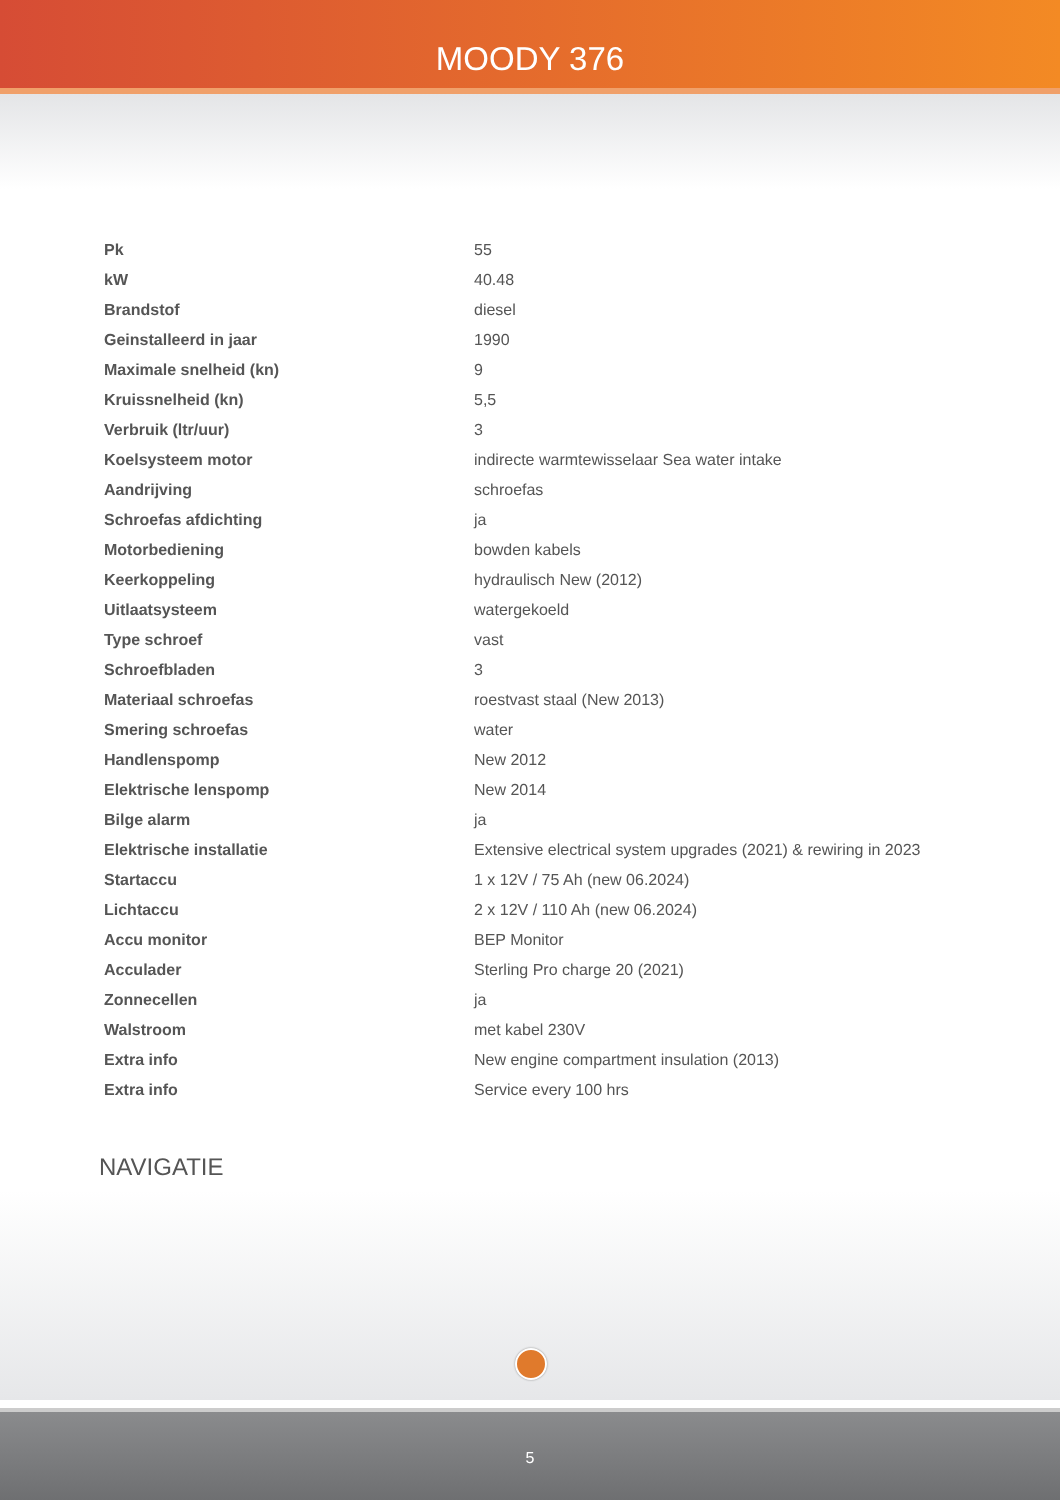MOODY 376
| Pk | 55 |
| kW | 40.48 |
| Brandstof | diesel |
| Geinstalleerd in jaar | 1990 |
| Maximale snelheid (kn) | 9 |
| Kruissnelheid (kn) | 5,5 |
| Verbruik (ltr/uur) | 3 |
| Koelsysteem motor | indirecte warmtewisselaar Sea water intake |
| Aandrijving | schroefas |
| Schroefas afdichting | ja |
| Motorbediening | bowden kabels |
| Keerkoppeling | hydraulisch New (2012) |
| Uitlaatsysteem | watergekoeld |
| Type schroef | vast |
| Schroefbladen | 3 |
| Materiaal schroefas | roestvast staal (New 2013) |
| Smering schroefas | water |
| Handlenspomp | New 2012 |
| Elektrische lenspomp | New 2014 |
| Bilge alarm | ja |
| Elektrische installatie | Extensive electrical system upgrades (2021) & rewiring in 2023 |
| Startaccu | 1 x 12V / 75 Ah (new 06.2024) |
| Lichtaccu | 2 x 12V / 110 Ah (new 06.2024) |
| Accu monitor | BEP Monitor |
| Acculader | Sterling Pro charge 20 (2021) |
| Zonnecellen | ja |
| Walstroom | met kabel 230V |
| Extra info | New engine compartment insulation (2013) |
| Extra info | Service every 100 hrs |
NAVIGATIE
5